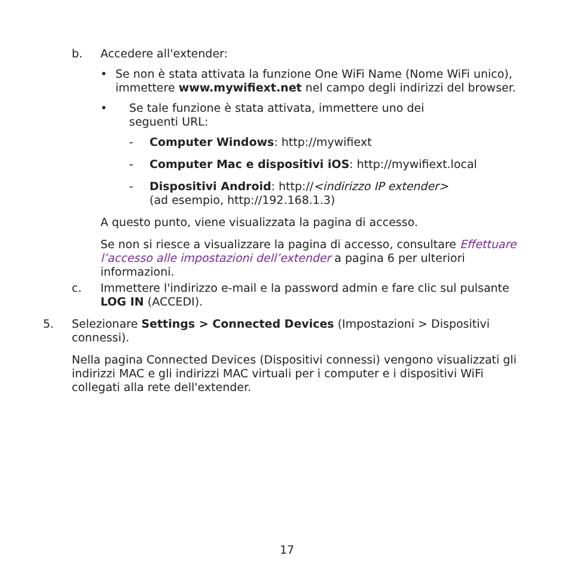b. Accedere all'extender:
• Se non è stata attivata la funzione One WiFi Name (Nome WiFi unico), immettere www.mywifiext.net nel campo degli indirizzi del browser.
• Se tale funzione è stata attivata, immettere uno dei
seguenti URL:
- Computer Windows: http://mywifiext
- Computer Mac e dispositivi iOS: http://mywifiext.local
- Dispositivi Android: http://<indirizzo IP extender>
(ad esempio, http://192.168.1.3)
A questo punto, viene visualizzata la pagina di accesso.
Se non si riesce a visualizzare la pagina di accesso, consultare Effettuare l’accesso alle impostazioni dell’extender a pagina 6 per ulteriori informazioni.
c. Immettere l'indirizzo e-mail e la password admin e fare clic sul pulsante LOG IN (ACCEDI).
5. Selezionare Settings > Connected Devices (Impostazioni > Dispositivi connessi).
Nella pagina Connected Devices (Dispositivi connessi) vengono visualizzati gli indirizzi MAC e gli indirizzi MAC virtuali per i computer e i dispositivi WiFi collegati alla rete dell'extender.
17